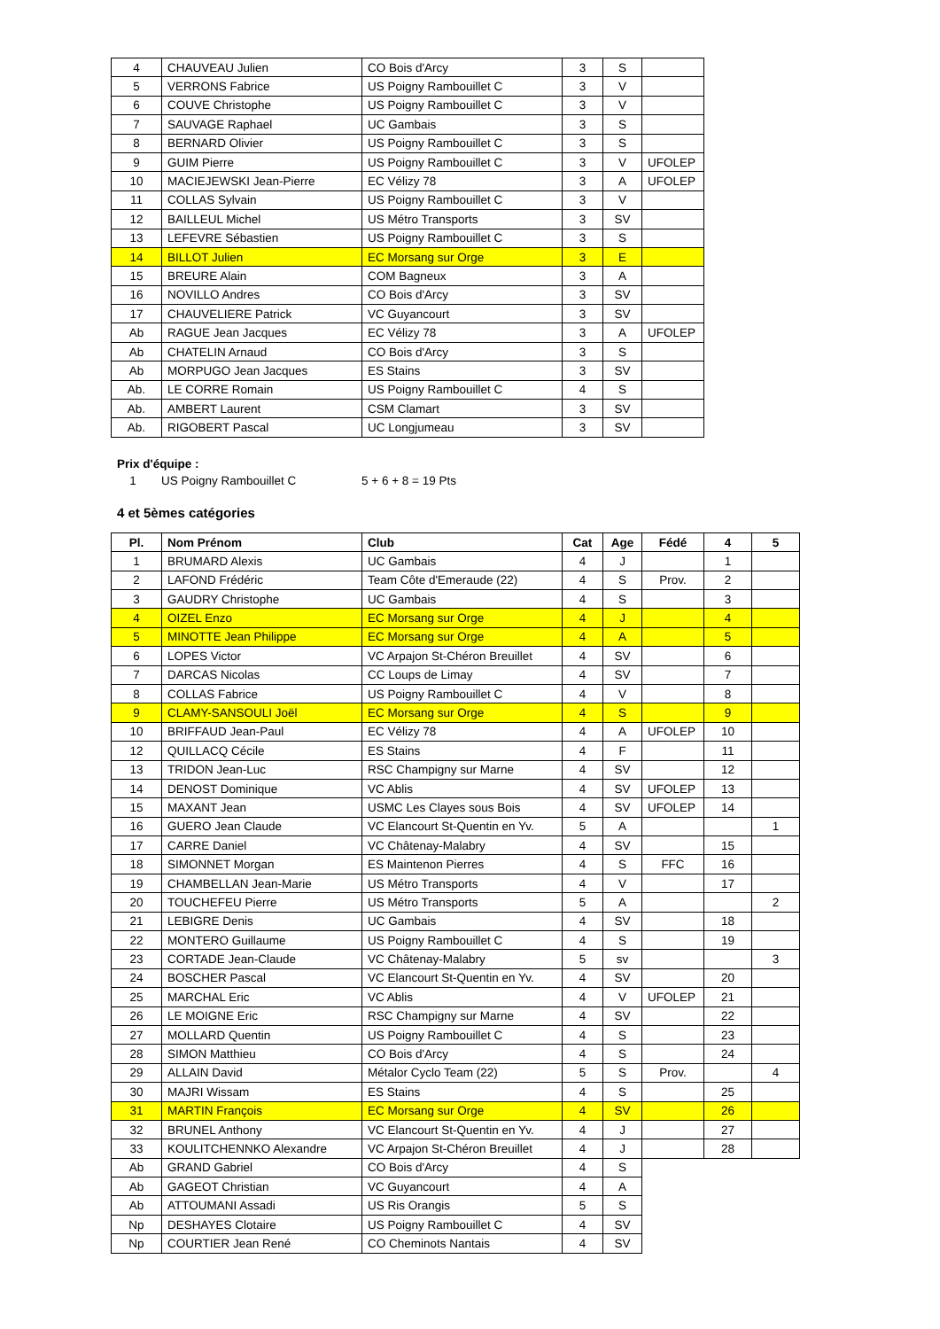| 4 | CHAUVEAU Julien | CO Bois d'Arcy | 3 | S | |
| 5 | VERRONS Fabrice | US Poigny Rambouillet C | 3 | V | |
| 6 | COUVE Christophe | US Poigny Rambouillet C | 3 | V | |
| 7 | SAUVAGE Raphael | UC Gambais | 3 | S | |
| 8 | BERNARD Olivier | US Poigny Rambouillet C | 3 | S | |
| 9 | GUIM Pierre | US Poigny Rambouillet C | 3 | V | UFOLEP |
| 10 | MACIEJEWSKI Jean-Pierre | EC Vélizy 78 | 3 | A | UFOLEP |
| 11 | COLLAS Sylvain | US Poigny Rambouillet C | 3 | V | |
| 12 | BAILLEUL Michel | US Métro Transports | 3 | SV | |
| 13 | LEFEVRE Sébastien | US Poigny Rambouillet C | 3 | S | |
| 14 | BILLOT Julien | EC Morsang sur Orge | 3 | E | |
| 15 | BREURE Alain | COM Bagneux | 3 | A | |
| 16 | NOVILLO Andres | CO Bois d'Arcy | 3 | SV | |
| 17 | CHAUVELIERE Patrick | VC Guyancourt | 3 | SV | |
| Ab | RAGUE Jean Jacques | EC Vélizy 78 | 3 | A | UFOLEP |
| Ab | CHATELIN Arnaud | CO Bois d'Arcy | 3 | S | |
| Ab | MORPUGO Jean Jacques | ES Stains | 3 | SV | |
| Ab. | LE CORRE Romain | US Poigny Rambouillet C | 4 | S | |
| Ab. | AMBERT Laurent | CSM Clamart | 3 | SV | |
| Ab. | RIGOBERT Pascal | UC Longjumeau | 3 | SV | |
Prix d'équipe :
1 US Poigny Rambouillet C 5 + 6 + 8 = 19 Pts
4 et 5èmes catégories
| Pl. | Nom Prénom | Club | Cat | Age | Fédé | 4 | 5 |
| --- | --- | --- | --- | --- | --- | --- | --- |
| 1 | BRUMARD Alexis | UC Gambais | 4 | J | | 1 | |
| 2 | LAFOND Frédéric | Team Côte d'Emeraude (22) | 4 | S | Prov. | 2 | |
| 3 | GAUDRY Christophe | UC Gambais | 4 | S | | 3 | |
| 4 | OIZEL Enzo | EC Morsang sur Orge | 4 | J | | 4 | |
| 5 | MINOTTE Jean Philippe | EC Morsang sur Orge | 4 | A | | 5 | |
| 6 | LOPES Victor | VC Arpajon St-Chéron Breuillet | 4 | SV | | 6 | |
| 7 | DARCAS Nicolas | CC Loups de Limay | 4 | SV | | 7 | |
| 8 | COLLAS Fabrice | US Poigny Rambouillet C | 4 | V | | 8 | |
| 9 | CLAMY-SANSOULI Joël | EC Morsang sur Orge | 4 | S | | 9 | |
| 10 | BRIFFAUD Jean-Paul | EC Vélizy 78 | 4 | A | UFOLEP | 10 | |
| 12 | QUILLACQ Cécile | ES Stains | 4 | F | | 11 | |
| 13 | TRIDON Jean-Luc | RSC Champigny sur Marne | 4 | SV | | 12 | |
| 14 | DENOST Dominique | VC Ablis | 4 | SV | UFOLEP | 13 | |
| 15 | MAXANT Jean | USMC Les Clayes sous Bois | 4 | SV | UFOLEP | 14 | |
| 16 | GUERO Jean Claude | VC Elancourt St-Quentin en Yv. | 5 | A | | | 1 |
| 17 | CARRE Daniel | VC Châtenay-Malabry | 4 | SV | | 15 | |
| 18 | SIMONNET Morgan | ES Maintenon Pierres | 4 | S | FFC | 16 | |
| 19 | CHAMBELLAN Jean-Marie | US Métro Transports | 4 | V | | 17 | |
| 20 | TOUCHEFEU Pierre | US Métro Transports | 5 | A | | | 2 |
| 21 | LEBIGRE Denis | UC Gambais | 4 | SV | | 18 | |
| 22 | MONTERO Guillaume | US Poigny Rambouillet C | 4 | S | | 19 | |
| 23 | CORTADE Jean-Claude | VC Châtenay-Malabry | 5 | sv | | | 3 |
| 24 | BOSCHER Pascal | VC Elancourt St-Quentin en Yv. | 4 | SV | | 20 | |
| 25 | MARCHAL Eric | VC Ablis | 4 | V | UFOLEP | 21 | |
| 26 | LE MOIGNE Eric | RSC Champigny sur Marne | 4 | SV | | 22 | |
| 27 | MOLLARD Quentin | US Poigny Rambouillet C | 4 | S | | 23 | |
| 28 | SIMON Matthieu | CO Bois d'Arcy | 4 | S | | 24 | |
| 29 | ALLAIN David | Métalor Cyclo Team (22) | 5 | S | Prov. | | 4 |
| 30 | MAJRI Wissam | ES Stains | 4 | S | | 25 | |
| 31 | MARTIN François | EC Morsang sur Orge | 4 | SV | | 26 | |
| 32 | BRUNEL Anthony | VC Elancourt St-Quentin en Yv. | 4 | J | | 27 | |
| 33 | KOULITCHENNKO Alexandre | VC Arpajon St-Chéron Breuillet | 4 | J | | 28 | |
| Ab | GRAND Gabriel | CO Bois d'Arcy | 4 | S | | | |
| Ab | GAGEOT Christian | VC Guyancourt | 4 | A | | | |
| Ab | ATTOUMANI Assadi | US Ris Orangis | 5 | S | | | |
| Np | DESHAYES Clotaire | US Poigny Rambouillet C | 4 | SV | | | |
| Np | COURTIER Jean René | CO Cheminots Nantais | 4 | SV | | | |